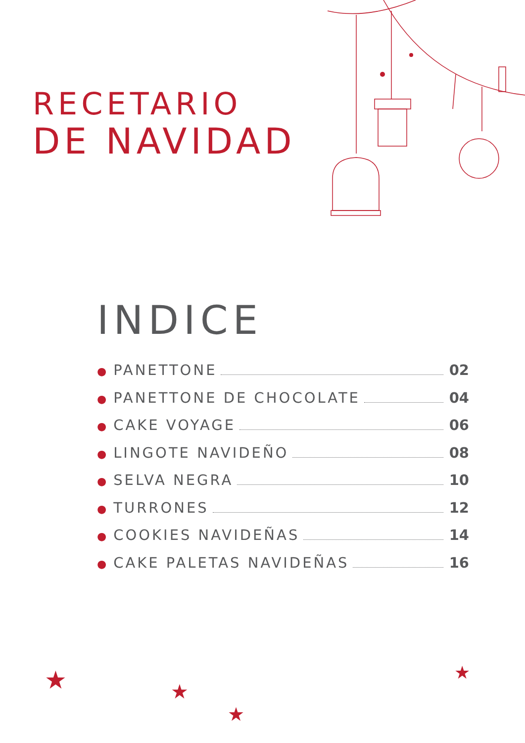★
★
★
★
RECETARIO
DE NAVIDAD
INDICE
● PANETTONE 02
● PANETTONE DE CHOCOLATE 04
● CAKE VOYAGE 06
● LINGOTE NAVIDEÑO 08
● SELVA NEGRA 10
● TURRONES 12
● COOKIES NAVIDEÑAS 14
● CAKE PALETAS NAVIDEÑAS 16